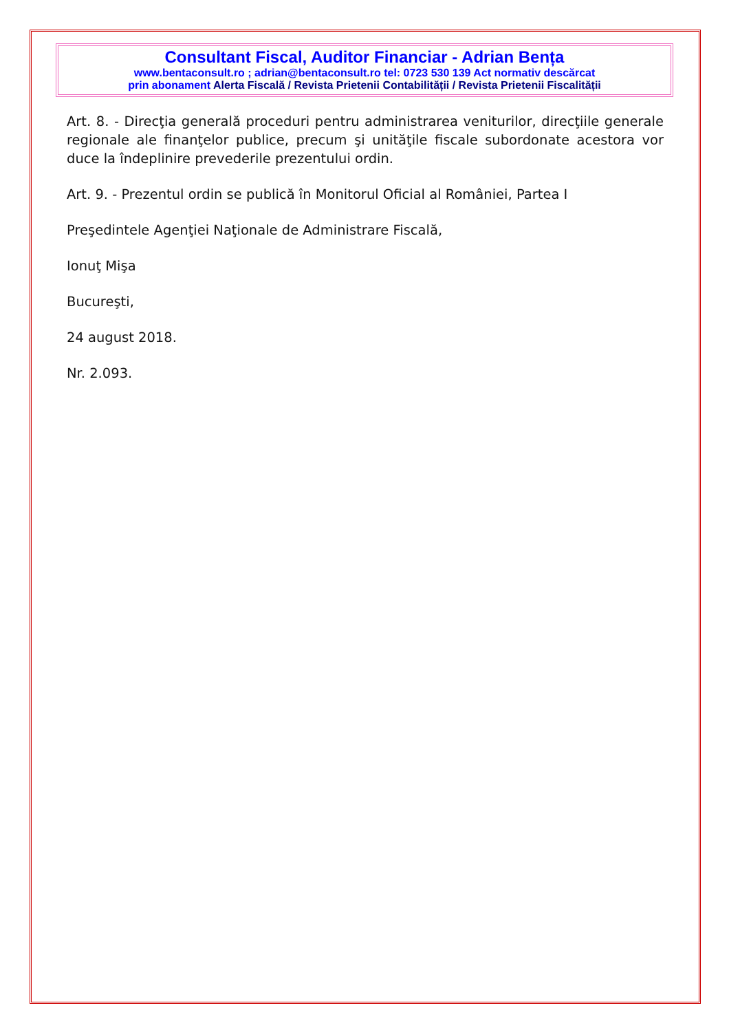Consultant Fiscal, Auditor Financiar - Adrian Bența
www.bentaconsult.ro ; adrian@bentaconsult.ro tel: 0723 530 139 Act normativ descărcat
prin abonament Alerta Fiscală / Revista Prietenii Contabilității / Revista Prietenii Fiscalității
Art. 8. - Direcţia generală proceduri pentru administrarea veniturilor, direcţiile generale regionale ale finanţelor publice, precum şi unităţile fiscale subordonate acestora vor duce la îndeplinire prevederile prezentului ordin.
Art. 9. - Prezentul ordin se publică în Monitorul Oficial al României, Partea I
Preşedintele Agenţiei Naţionale de Administrare Fiscală,
Ionuţ Mişa
Bucureşti,
24 august 2018.
Nr. 2.093.